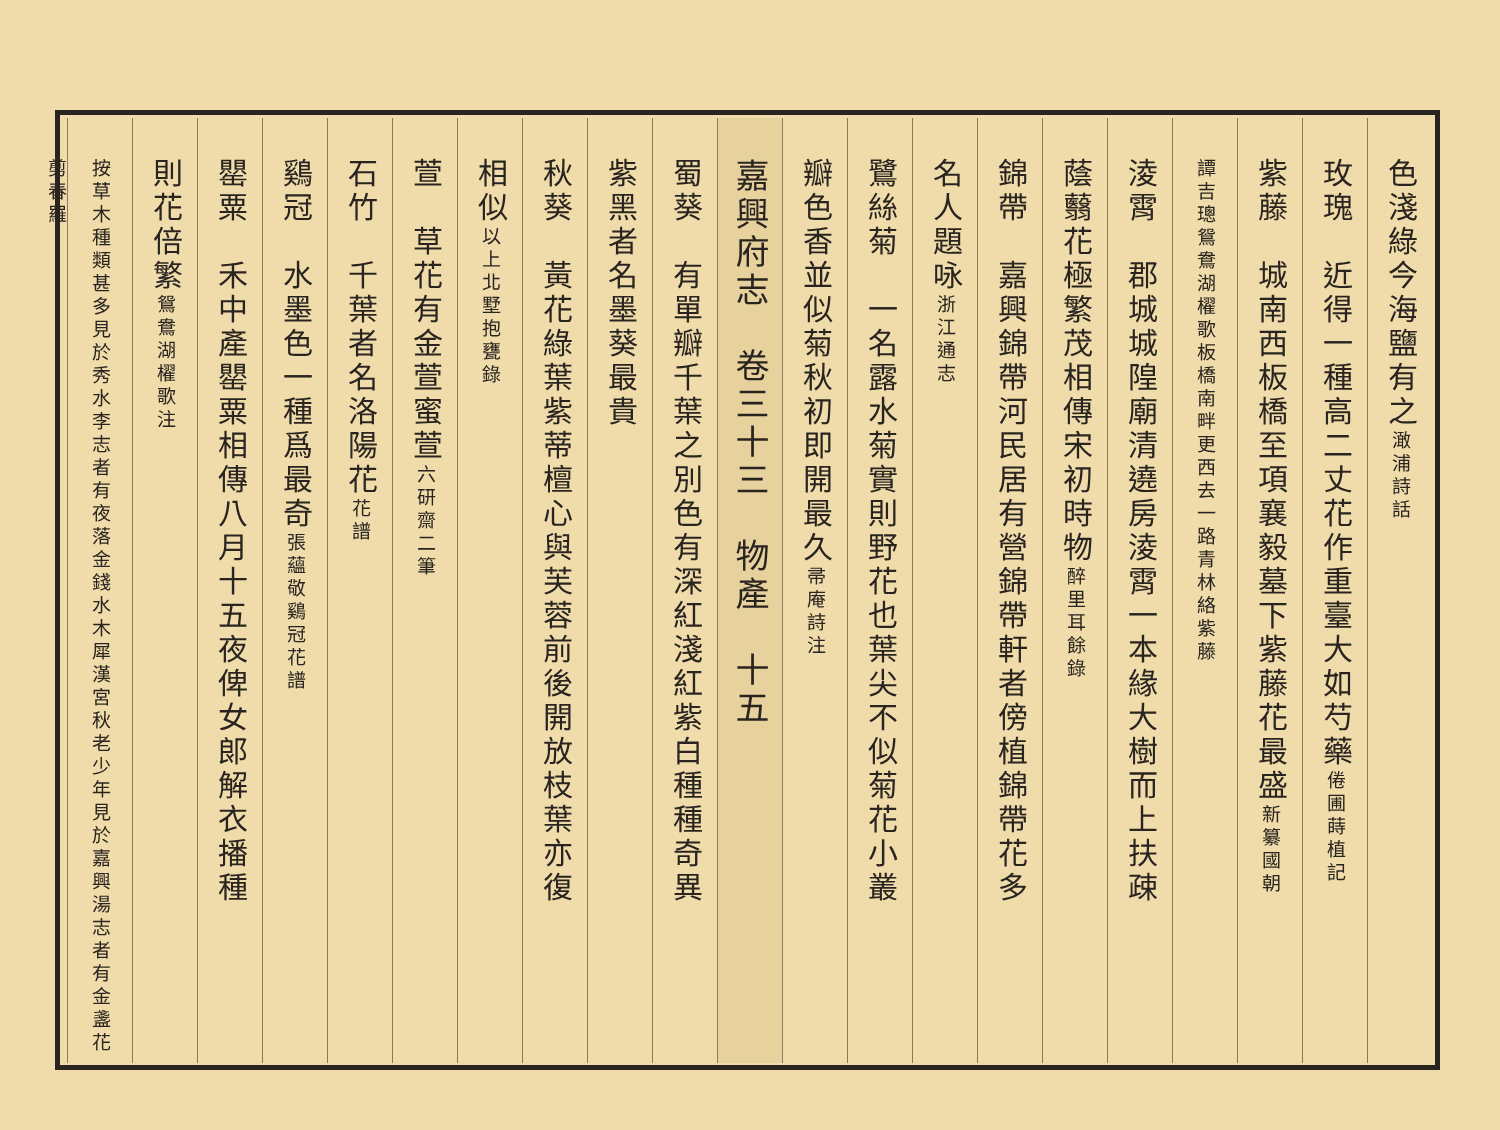色淺綠今海鹽有之澉浦詩話
玫瑰　近得一種高二丈花作重臺大如芍藥倦圃蒔植記
紫藤　城南西板橋至項襄毅墓下紫藤花最盛新纂國朝
譚吉璁鴛鴦湖櫂歌板橋南畔更西去一路青林絡紫藤
淩霄　郡城城隍廟清遶房淩霄一本緣大樹而上扶疎
蔭蘙花極繁茂相傳宋初時物醉里耳餘錄
錦帶　嘉興錦帶河民居有營錦帶軒者傍植錦帶花多
名人題咏浙江通志
鷺絲菊　一名露水菊實則野花也葉尖不似菊花小叢
瓣色香並似菊秋初即開最久帚庵詩注
嘉興府志　卷三十三　物產　十五
蜀葵　有單瓣千葉之別色有深紅淺紅紫白種種奇異
紫黑者名墨葵最貴
秋葵　黃花綠葉紫蒂檀心與芙蓉前後開放枝葉亦復
相似以上北墅抱甕錄
萱　草花有金萱蜜萱六研齋二筆
石竹　千葉者名洛陽花花譜
鷄冠　水墨色一種爲最奇張蘊敬鷄冠花譜
罌粟　禾中產罌粟相傳八月十五夜俾女郎解衣播種
則花倍繁鴛鴦湖櫂歌注
按草木種類甚多見於秀水李志者有夜落金錢水木犀漢宮秋老少年見於嘉興湯志者有金盞花剪春羅